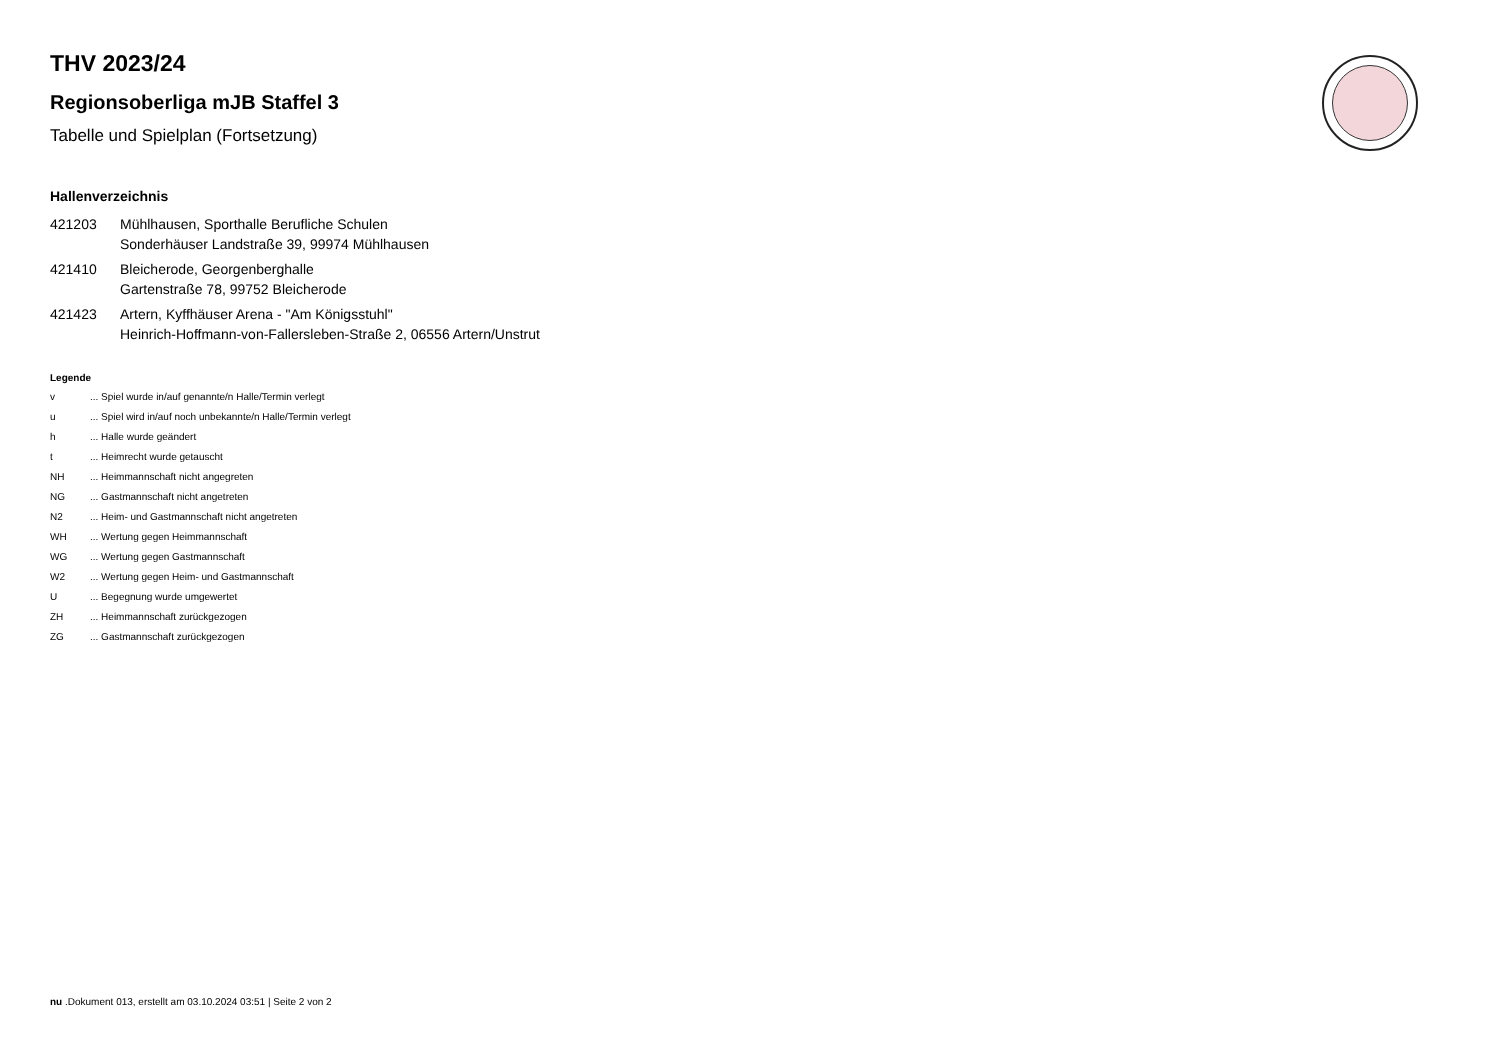THV 2023/24
Regionsoberliga mJB Staffel 3
Tabelle und Spielplan (Fortsetzung)
Hallenverzeichnis
421203 Mühlhausen, Sporthalle Berufliche Schulen
Sonderhäuser Landstraße 39, 99974 Mühlhausen
421410 Bleicherode, Georgenberghalle
Gartenstraße 78, 99752 Bleicherode
421423 Artern, Kyffhäuser Arena - "Am Königsstuhl"
Heinrich-Hoffmann-von-Fallersleben-Straße 2, 06556 Artern/Unstrut
Legende
v... Spiel wurde in/auf genannte/n Halle/Termin verlegt
u... Spiel wird in/auf noch unbekannte/n Halle/Termin verlegt
h... Halle wurde geändert
t... Heimrecht wurde getauscht
NH... Heimmannschaft nicht angegreten
NG... Gastmannschaft nicht angetreten
N2... Heim- und Gastmannschaft nicht angetreten
WH... Wertung gegen Heimmannschaft
WG... Wertung gegen Gastmannschaft
W2... Wertung gegen Heim- und Gastmannschaft
U... Begegnung wurde umgewertet
ZH... Heimmannschaft zurückgezogen
ZG... Gastmannschaft zurückgezogen
nu .Dokument 013, erstellt am 03.10.2024 03:51 | Seite 2 von 2